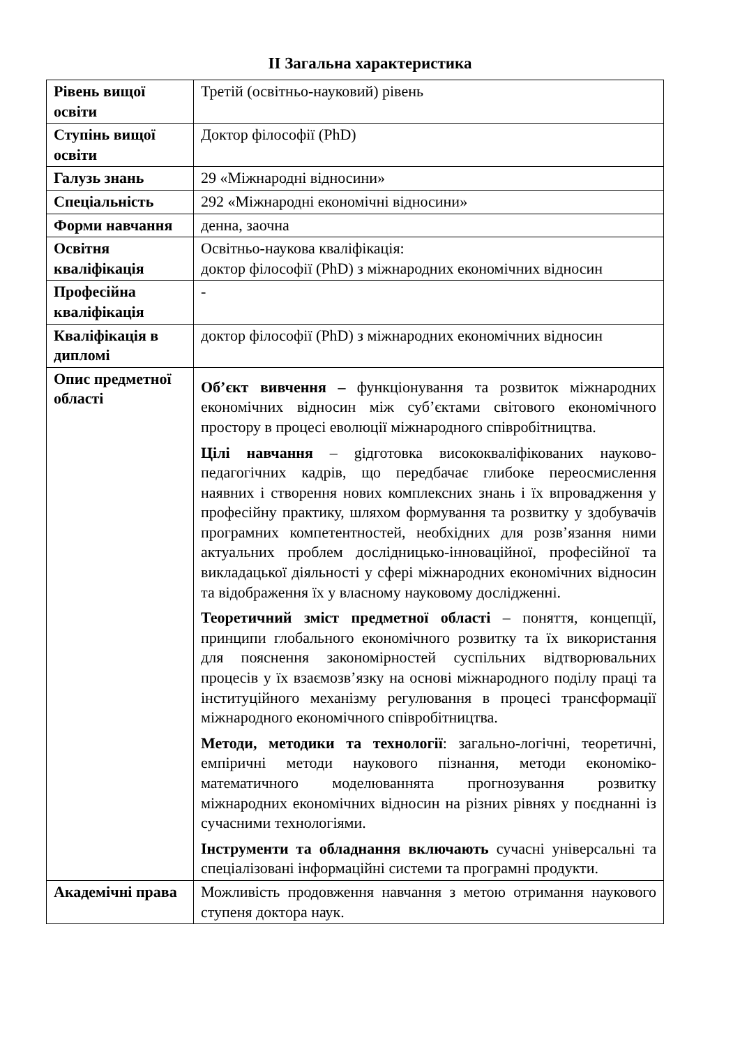ІІ Загальна характеристика
| Рівень вищої освіти | Третій (освітньо-науковий) рівень |
| Ступінь вищої освіти | Доктор філософії (PhD) |
| Галузь знань | 29 «Міжнародні відносини» |
| Спеціальність | 292 «Міжнародні економічні відносини» |
| Форми навчання | денна, заочна |
| Освітня кваліфікація | Освітньо-наукова кваліфікація: доктор філософії (PhD) з міжнародних економічних відносин |
| Професійна кваліфікація | - |
| Кваліфікація в дипломі | доктор філософії (PhD) з міжнародних економічних відносин |
| Опис предметної області | Об’єкт вивчення – функціонування та розвиток міжнародних економічних відносин між суб’єктами світового економічного простору в процесі еволюції міжнародного співробітництва. Цілі навчання – gідготовка висококваліфікованих науково-педагогічних кадрів, що передбачає глибоке переосмислення наявних і створення нових комплексних знань і їх впровадження у професійну практику, шляхом формування та розвитку у здобувачів програмних компетентностей, необхідних для розв’язання ними актуальних проблем дослідницько-інноваційної, професійної та викладацької діяльності у сфері міжнародних економічних відносин та відображення їх у власному науковому дослідженні. Теоретичний зміст предметної області – поняття, концепції, принципи глобального економічного розвитку та їх використання для пояснення закономірностей суспільних відтворювальних процесів у їх взаємозв’язку на основі міжнародного поділу праці та інституційного механізму регулювання в процесі трансформації міжнародного економічного співробітництва. Методи, методики та технології : загально-логічні, теоретичні, емпіричні методи наукового пізнання, методи економіко-математичного моделюваннята прогнозування розвитку міжнародних економічних відносин на різних рівнях у поєднанні із сучасними технологіями. Інструменти та обладнання включають сучасні універсальні та спеціалізовані інформаційні системи та програмні продукти. |
| Академічні права | Можливість продовження навчання з метою отримання наукового ступеня доктора наук. |